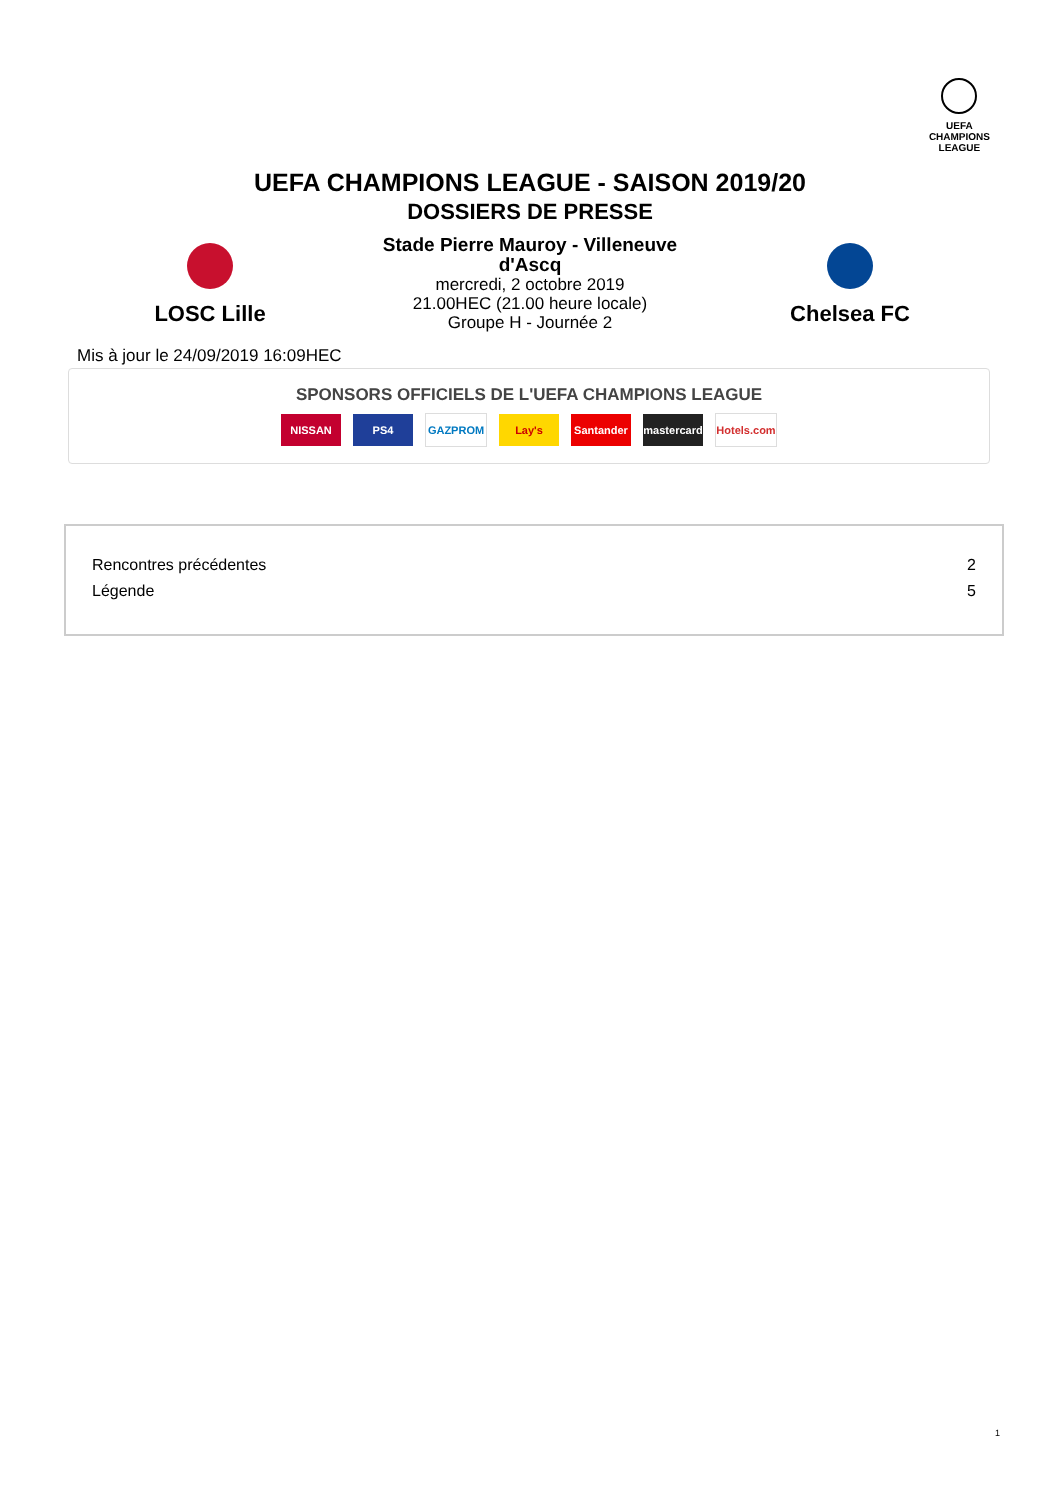UEFA
CHAMPIONS
LEAGUE
UEFA CHAMPIONS LEAGUE - SAISON 2019/20
DOSSIERS DE PRESSE
LOSC Lille
Stade Pierre Mauroy - Villeneuve
d'Ascq
mercredi, 2 octobre 2019
21.00HEC (21.00 heure locale)
Groupe H - Journée 2
Chelsea FC
Mis à jour le 24/09/2019 16:09HEC
SPONSORS OFFICIELS DE L'UEFA CHAMPIONS LEAGUE
NISSAN PS4 GAZPROM Lay's Santander mastercard Hotels.com
| Rencontres précédentes | 2 |
| Légende | 5 |
1